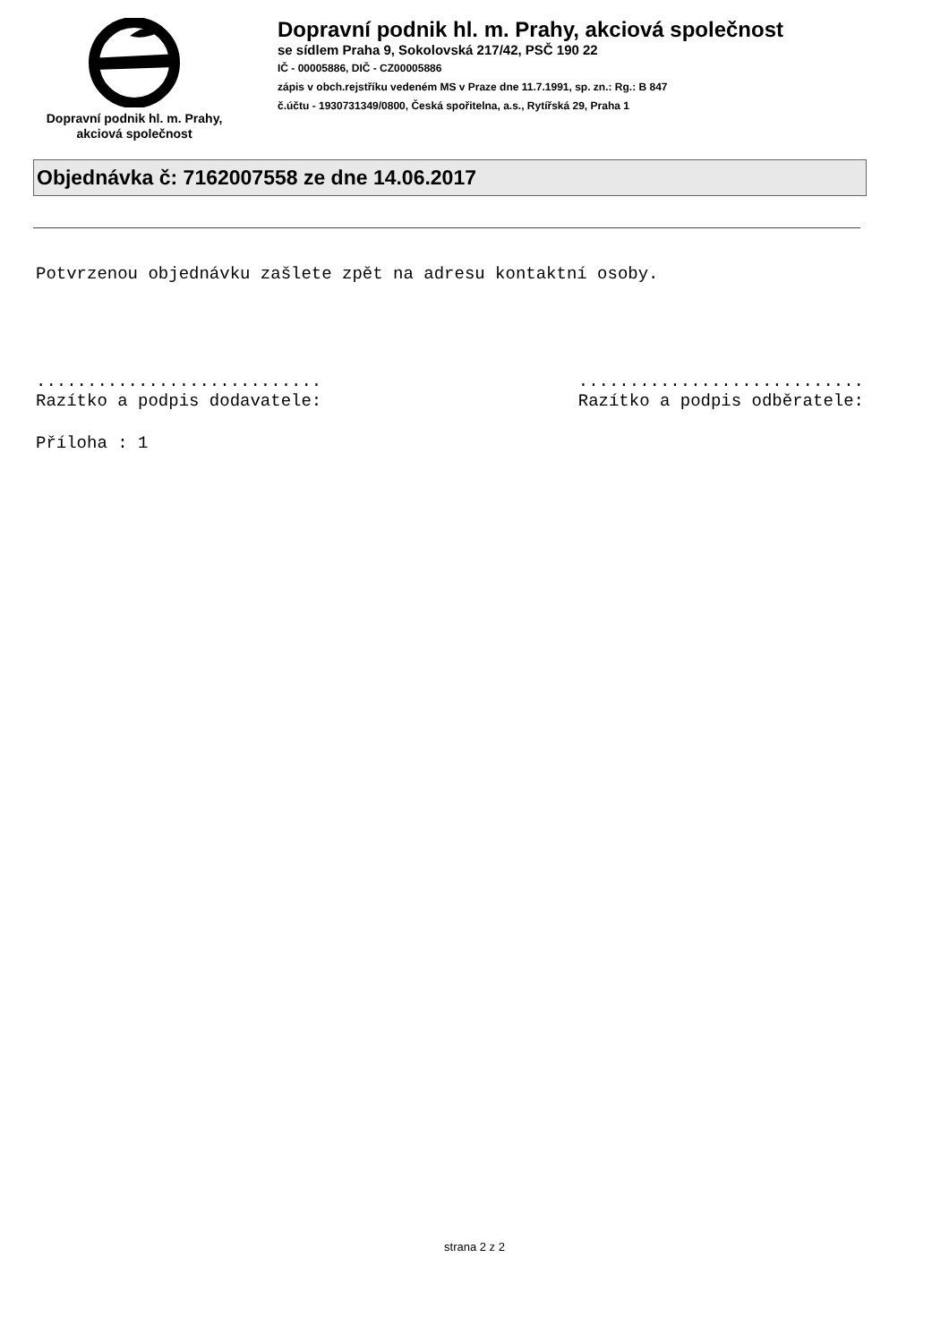Dopravní podnik hl. m. Prahy,
akciová společnost
Dopravní podnik hl. m. Prahy, akciová společnost
se sídlem Praha 9, Sokolovská 217/42, PSČ 190 22
IČ - 00005886, DIČ - CZ00005886
zápis v obch.rejstříku vedeném MS v Praze dne 11.7.1991, sp. zn.: Rg.: B 847
č.účtu - 1930731349/0800, Česká spořitelna, a.s., Rytířská 29, Praha 1
Objednávka č: 7162007558 ze dne 14.06.2017
Potvrzenou objednávku zašlete zpět na adresu kontaktní osoby.
............................
Razítko a podpis dodavatele:
............................
Razítko a podpis odběratele:
Příloha : 1
strana 2 z 2